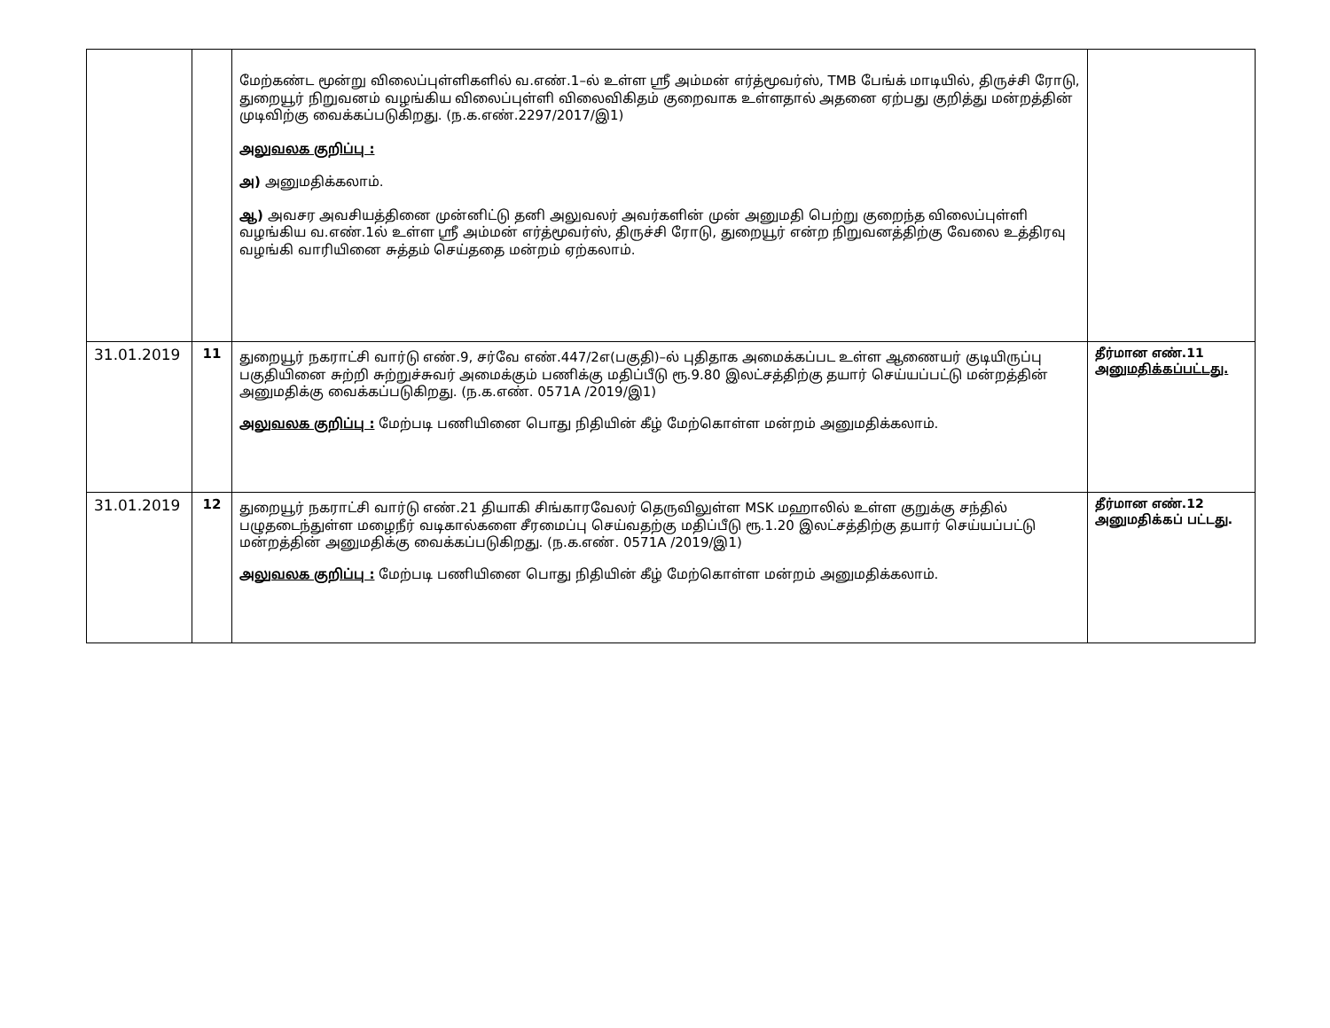| | | மேற்கண்ட மூன்று விலைப்புள்ளிகளில் வ.எண்.1–ல் உள்ள ஸ்ரீ அம்மன் எர்த்மூவர்ஸ், TMB பேங்க் மாடியில், திருச்சி ரோடு, துறையூர் நிறுவனம் வழங்கிய விலைப்புள்ளி விலைவிகிதம் குறைவாக உள்ளதால் அதனை ஏற்பது குறித்து மன்றத்தின் முடிவிற்கு வைக்கப்படுகிறது. (ந.க.எண்.2297/2017/இ1) அலுவலக குறிப்பு : அ) அனுமதிக்கலாம். ஆ) அவசர அவசியத்தினை முன்னிட்டு தனி அலுவலர் அவர்களின் முன் அனுமதி பெற்று குறைந்த விலைப்புள்ளி வழங்கிய வ.எண்.1ல் உள்ள ஸ்ரீ அம்மன் எர்த்மூவர்ஸ், திருச்சி ரோடு, துறையூர் என்ற நிறுவனத்திற்கு வேலை உத்திரவு வழங்கி வாரியினை சுத்தம் செய்ததை மன்றம் ஏற்கலாம். | |
| 31.01.2019 | 11 | துறையூர் நகராட்சி வார்டு எண்.9, சர்வே எண்.447/2எ(பகுதி)–ல் புதிதாக அமைக்கப்பட உள்ள ஆணையர் குடியிருப்பு பகுதியினை சுற்றி சுற்றுச்சுவர் அமைக்கும் பணிக்கு மதிப்பீடு ரூ.9.80 இலட்சத்திற்கு தயார் செய்யப்பட்டு மன்றத்தின் அனுமதிக்கு வைக்கப்படுகிறது. (ந.க.எண். 0571A /2019/இ1) அலுவலக குறிப்பு : மேற்படி பணியினை பொது நிதியின் கீழ் மேற்கொள்ள மன்றம் அனுமதிக்கலாம். | தீர்மான எண்.11 அனுமதிக்கப்பட்டது. |
| 31.01.2019 | 12 | துறையூர் நகராட்சி வார்டு எண்.21 தியாகி சிங்காரவேலர் தெருவிலுள்ள MSK மஹாலில் உள்ள குறுக்கு சந்தில் பழுதடைந்துள்ள மழைநீர் வடிகால்களை சீரமைப்பு செய்வதற்கு மதிப்பீடு ரூ.1.20 இலட்சத்திற்கு தயார் செய்யப்பட்டு மன்றத்தின் அனுமதிக்கு வைக்கப்படுகிறது. (ந.க.எண். 0571A /2019/இ1) அலுவலக குறிப்பு : மேற்படி பணியினை பொது நிதியின் கீழ் மேற்கொள்ள மன்றம் அனுமதிக்கலாம். | தீர்மான எண்.12 அனுமதிக்கப் பட்டது. |